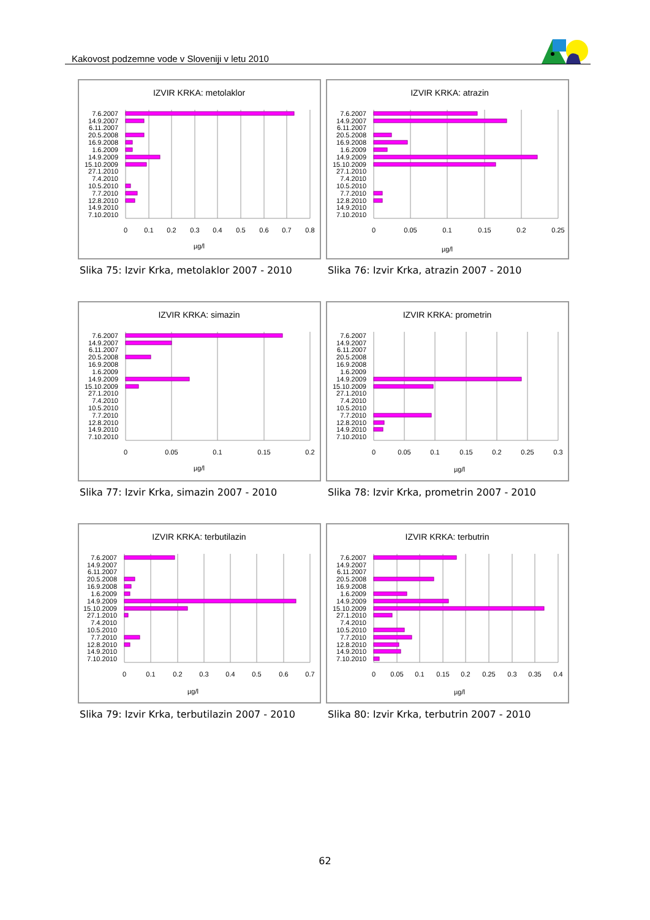Kakovost podzemne vode v Sloveniji v letu 2010
IZVIR KRKA: metolaklor
7.6.2007
14.9.2007
6.11.2007
20.5.2008
16.9.2008
1.6.2009
14.9.2009
15.10.2009
27.1.2010
7.4.2010
10.5.2010
7.7.2010
12.8.2010
14.9.2010
7.10.2010
0
0.1
0.2
0.3
0.4
0.5
0.6
0.7
0.8
µg/l
Slika 75: Izvir Krka, metolaklor 2007 - 2010
IZVIR KRKA: atrazin
7.6.2007
14.9.2007
6.11.2007
20.5.2008
16.9.2008
1.6.2009
14.9.2009
15.10.2009
27.1.2010
7.4.2010
10.5.2010
7.7.2010
12.8.2010
14.9.2010
7.10.2010
0
0.05
0.1
0.15
0.2
0.25
µg/l
Slika 76: Izvir Krka, atrazin 2007 - 2010
IZVIR KRKA: simazin
7.6.2007
14.9.2007
6.11.2007
20.5.2008
16.9.2008
1.6.2009
14.9.2009
15.10.2009
27.1.2010
7.4.2010
10.5.2010
7.7.2010
12.8.2010
14.9.2010
7.10.2010
0
0.05
0.1
0.15
0.2
µg/l
Slika 77: Izvir Krka, simazin 2007 - 2010
IZVIR KRKA: prometrin
7.6.2007
14.9.2007
6.11.2007
20.5.2008
16.9.2008
1.6.2009
14.9.2009
15.10.2009
27.1.2010
7.4.2010
10.5.2010
7.7.2010
12.8.2010
14.9.2010
7.10.2010
0
0.05
0.1
0.15
0.2
0.25
0.3
µg/l
Slika 78: Izvir Krka, prometrin 2007 - 2010
IZVIR KRKA: terbutilazin
7.6.2007
14.9.2007
6.11.2007
20.5.2008
16.9.2008
1.6.2009
14.9.2009
15.10.2009
27.1.2010
7.4.2010
10.5.2010
7.7.2010
12.8.2010
14.9.2010
7.10.2010
0
0.1
0.2
0.3
0.4
0.5
0.6
0.7
µg/l
Slika 79: Izvir Krka, terbutilazin 2007 - 2010
IZVIR KRKA: terbutrin
7.6.2007
14.9.2007
6.11.2007
20.5.2008
16.9.2008
1.6.2009
14.9.2009
15.10.2009
27.1.2010
7.4.2010
10.5.2010
7.7.2010
12.8.2010
14.9.2010
7.10.2010
0
0.05
0.1
0.15
0.2
0.25
0.3
0.35
0.4
µg/l
Slika 80: Izvir Krka, terbutrin 2007 - 2010
62